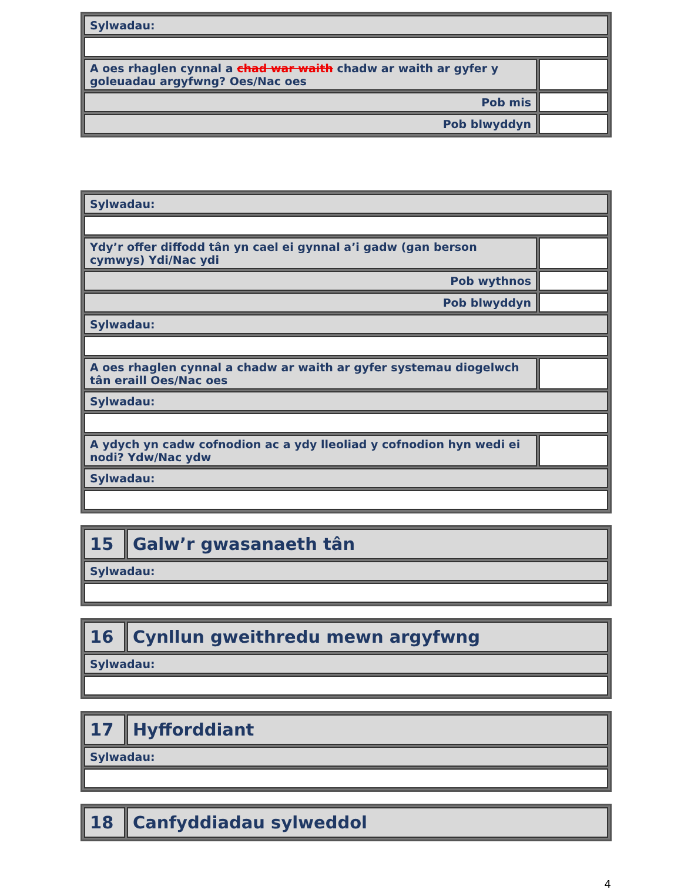| Sylwadau: | |
| A oes rhaglen cynnal a chad war waith chadw ar waith ar gyfer y goleuadau argyfwng? Oes/Nac oes | |
| Pob mis | |
| Pob blwyddyn | |
| Sylwadau: | |
| Ydy’r offer diffodd tân yn cael ei gynnal a’i gadw (gan berson cymwys) Ydi/Nac ydi | |
| Pob wythnos | |
| Pob blwyddyn | |
| Sylwadau: | |
| A oes rhaglen cynnal a chadw ar waith ar gyfer systemau diogelwch tân eraill Oes/Nac oes | |
| Sylwadau: | |
| A ydych yn cadw cofnodion ac a ydy lleoliad y cofnodion hyn wedi ei nodi? Ydw/Nac ydw | |
| Sylwadau: | |
| 15 | Galw’r gwasanaeth tân |
| Sylwadau: | |
| 16 | Cynllun gweithredu mewn argyfwng |
| Sylwadau: | |
| 17 | Hyfforddiant |
| Sylwadau: | |
| 18 | Canfyddiadau sylweddol |
4